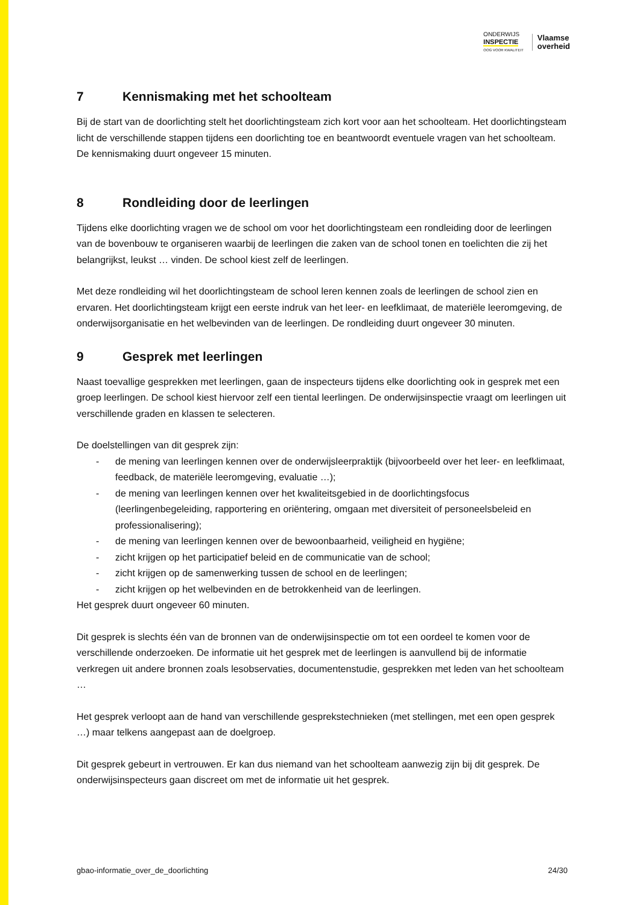ONDERWIJS
INSPECTIE
OOG VOOR KWALITEIT
Vlaamse
overheid
7 Kennismaking met het schoolteam
Bij de start van de doorlichting stelt het doorlichtingsteam zich kort voor aan het schoolteam. Het doorlichtingsteam licht de verschillende stappen tijdens een doorlichting toe en beantwoordt eventuele vragen van het schoolteam. De kennismaking duurt ongeveer 15 minuten.
8 Rondleiding door de leerlingen
Tijdens elke doorlichting vragen we de school om voor het doorlichtingsteam een rondleiding door de leerlingen van de bovenbouw te organiseren waarbij de leerlingen die zaken van de school tonen en toelichten die zij het belangrijkst, leukst … vinden. De school kiest zelf de leerlingen.
Met deze rondleiding wil het doorlichtingsteam de school leren kennen zoals de leerlingen de school zien en ervaren. Het doorlichtingsteam krijgt een eerste indruk van het leer- en leefklimaat, de materiële leeromgeving, de onderwijsorganisatie en het welbevinden van de leerlingen. De rondleiding duurt ongeveer 30 minuten.
9 Gesprek met leerlingen
Naast toevallige gesprekken met leerlingen, gaan de inspecteurs tijdens elke doorlichting ook in gesprek met een groep leerlingen. De school kiest hiervoor zelf een tiental leerlingen. De onderwijsinspectie vraagt om leerlingen uit verschillende graden en klassen te selecteren.
De doelstellingen van dit gesprek zijn:
- de mening van leerlingen kennen over de onderwijsleerpraktijk (bijvoorbeeld over het leer- en leefklimaat, feedback, de materiële leeromgeving, evaluatie …);
- de mening van leerlingen kennen over het kwaliteitsgebied in de doorlichtingsfocus (leerlingenbegeleiding, rapportering en oriëntering, omgaan met diversiteit of personeelsbeleid en professionalisering);
- de mening van leerlingen kennen over de bewoonbaarheid, veiligheid en hygiëne;
- zicht krijgen op het participatief beleid en de communicatie van de school;
- zicht krijgen op de samenwerking tussen de school en de leerlingen;
- zicht krijgen op het welbevinden en de betrokkenheid van de leerlingen.
Het gesprek duurt ongeveer 60 minuten.
Dit gesprek is slechts één van de bronnen van de onderwijsinspectie om tot een oordeel te komen voor de verschillende onderzoeken. De informatie uit het gesprek met de leerlingen is aanvullend bij de informatie verkregen uit andere bronnen zoals lesobservaties, documentenstudie, gesprekken met leden van het schoolteam …
Het gesprek verloopt aan de hand van verschillende gesprekstechnieken (met stellingen, met een open gesprek …) maar telkens aangepast aan de doelgroep.
Dit gesprek gebeurt in vertrouwen. Er kan dus niemand van het schoolteam aanwezig zijn bij dit gesprek. De onderwijsinspecteurs gaan discreet om met de informatie uit het gesprek.
gbao-informatie_over_de_doorlichting 24/30